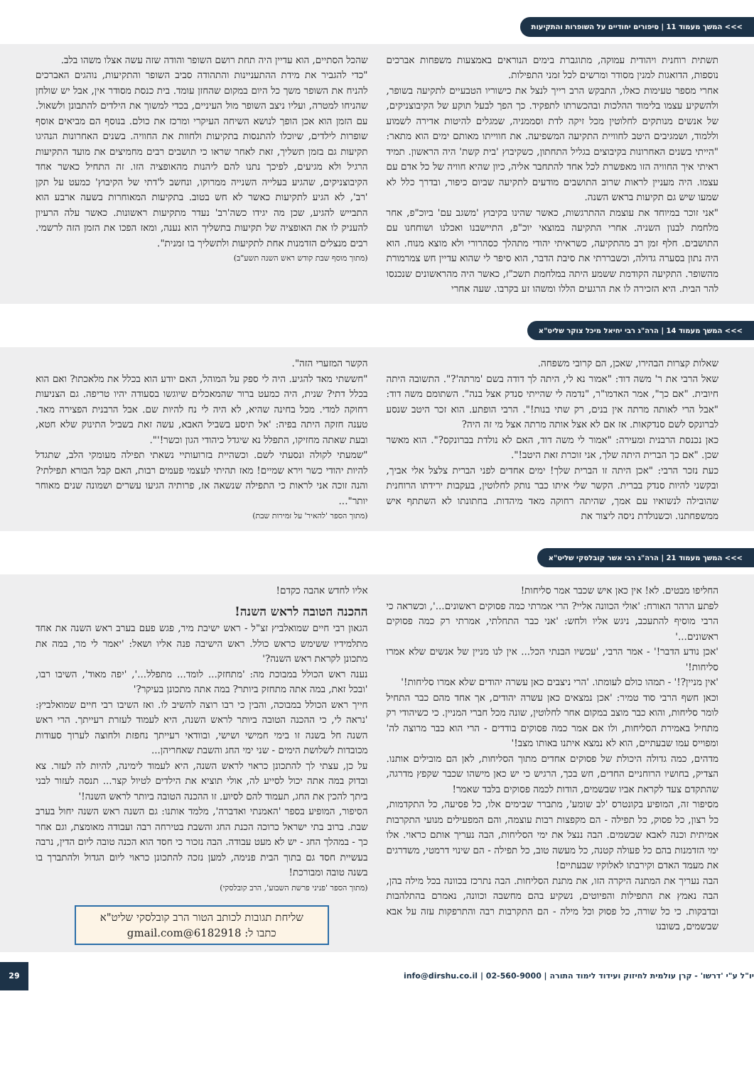>>> המשך מעמוד 11 | סיפורים יחודיים על השופרות והתקיעות
תשתית רוחנית ויהודית עמוקה, מתוגברת בימים הנוראים באמצעות משפחות אברכים נוספות, הדואגות למנין מסודר ומרשים לכל זמני התפילות.
אחרי מספר טעימות כאלו, התבקש הרב רייך לנצל את כישוריו הטבעיים לתקיעה בשופר, ולהשקיע עצמו בלימוד ההלכות ובהכשרתו לתפקיד. כך הפך לבעל תוקע של הקיבוצניקים, של אנשים מנותקים לחלוטין מכל זיקה לדת וסממניה, שמגלים להיטות אדירה לשמוע וללמוד, ושמגיבים היטב לחוויית התקיעה המשפיעה. את חווייתו מאותם ימים הוא מתאר: "הייתי בשנים האחרונות בקיבוצים בגליל התחתון, כשקיבוץ 'בית קשת' היה הראשון. תמיד ראיתי איך החוויה הזו מאפשרת לכל אחד להתחבר אליה, כיון שהיא חוויה של כל אדם עם עצמו. היה מעניין לראות שרוב התושבים מודעים לתקיעה שביום כיפור, ובדרך כלל לא שמעו שיש גם תקיעות בראש השנה.
"אני זוכר במיוחד את עוצמת ההתרגשות, כאשר שהינו בקיבוץ 'משגב עם' ביוכ"פ, אחר מלחמת לבנון השניה. אחרי התקיעה במוצאי יוכ"פ, התיישבנו ואכלנו ושוחחנו עם התושבים. חלף זמן רב מהתקיעה, כשראיתי יהודי מתהלך כסהרורי ולא מוצא מנוח. הוא היה נתון בסערה גדולה, וכשבררתי את סיבת הדבר, הוא סיפר לי שהוא עדיין חש צמרמורת מהשופר. התקיעה הקודמת ששמע היתה במלחמת תשכ"ז, כאשר היה מהראשונים שנכנסו להר הבית. היא הזכירה לו את הרגעים הללו ומשהו זע בקרבו. שעה אחרי
שהכל הסתיים, הוא עדיין היה תחת רושם השופר והודה שזה עשה אצלו משהו בלב.
"כדי להגביר את מידת ההתעניינות והתהודה סביב השופר והתקיעות, נוהגים האברכים להניח את השופר משך כל היום במקום שהחזן עומד. בית כנסת מסודר אין, אבל יש שולחן שהניחו למטרה, ועליו ניצב השופר מול העיניים, בכדי למשוך את הילדים להתבונן ולשאול. עם הזמן הוא אכן הופך לנושא השיחה העיקרי ומרכז את כולם. בנוסף הם מביאים אוסף שופרות לילדים, שיוכלו להתנסות בתקיעות ולחוות את החוויה. בשנים האחרונות הנהיגו תקיעות גם בזמן תשליך, זאת לאחר שראו כי תושבים רבים מחמיצים את מועד התקיעות הרגיל ולא מגיעים, לפיכך נתנו להם ליהנות מהאופציה הזו. זה התחיל כאשר אחד הקיבוצניקים, שהגיע בעלייה השנייה ממרוקו, ונחשב ל'דתי של הקיבוץ' כמעט על תקן 'רב', לא הגיע לתקיעות כאשר לא חש בטוב. בתקיעות המאוחרות בשעה ארבע הוא התבייש להגיע, שכן מה יגידו כשה'רב' נעדר מתקיעות ראשונות. כאשר עלה הרעיון להעניק לו את האופציה של תקיעות בתשליך הוא נענה, ומאז הפכו את הזמן הזה לרשמי. רבים מנצלים הזדמנות אחת לתקיעות ולתשליך בו זמנית".
(מתוך מוסף שבת קודש ראש השנה תשע"ב)
>>> המשך מעמוד 14 | הרה"ג רבי יחיאל מיכל צוקר שליט"א
שאלות קצרות הבהירו, שאכן, הם קרובי משפחה.
שאל הרבי את ר' משה דוד: "אמור נא לי, היתה לך דודה בשם 'מרתה'?". התשובה היתה חיובית. "אם כך", אמר האדמו"ר, "נדמה לי שהייתי סנדק אצל בנה". השתומם משה דוד: "אבל הרי לאותה מרתה אין בנים, רק שתי בנות!". הרבי הופתע. הוא זכר היטב שנסע לברונקס לשם סנדקאות. אז אם לא אצל אותה מרתה אצל מי זה היה?
כאן נכנסת הרבנית ומעירה: "אמור לי משה דוד, האם לא נולדת בברונקס?". הוא מאשר שכן. "אם כך הברית היתה שלך, אני זוכרת זאת היטב!".
כעת נזכר הרבי: "אכן היתה זו הברית שלך! ימים אחדים לפני הברית צלצל אלי אביך, ובקשני להיות סנדק בברית. הקשר שלי איתו כבר נותק לחלוטין, בעקבות ירידתו הרוחנית שהובילה לנשואיו עם אמך, שהיתה רחוקה מאד מיהדות. בחתונתו לא השתתף איש ממשפחתנו. וכשנולדת ניסה ליצור את
הקשר המזערי הזה".
"חששתי מאד להגיע. היה לי ספק על המוהל, האם יודע הוא בכלל את מלאכתו? ואם הוא בכלל דתי? שנית, היה כמעט ברור שהמאכלים שיוגשו בסעודה יהיו טריפה. גם הצניעות רחוקה למדי. מכל בחינה שהיא, לא היה לי נח להיות שם. אבל הרבנית הפצירה מאד. טענה חזקה היתה בפיה: 'אל תיסע בשביל האבא, עשה זאת בשביל התינוק שלא חטא, ובעת שאתה מחזיקו, התפלל נא שיגדל כיהודי הגון וכשר!'".
"שמעתי לקולה ונסעתי לשם. וכשהיית בזרועותיי נשאתי תפילה מעומקי הלב, שתגדל להיות יהודי כשר וירא שמיים! מאז תהיתי לעצמי פעמים רבות, האם קבל הבורא תפילתי? והנה זוכה אני לראות כי התפילה שנשאה אז, פרותיה הגיעו עשרים ושמונה שנים מאוחר יותר"...
(מתוך הספר 'להאיר' על זמירות שבת)
>>> המשך מעמוד 21 | הרה"ג רבי אשר קובלסקי שליט"א
החליפו מבטים. לא! אין כאן איש שכבר אמר סליחות!
לפתע הרהר האורח: 'אולי הכוונה אליי? הרי אמרתי כמה פסוקים ראשונים...', וכשראה כי הרבי מוסיף להתעכב, ניגש אליו ולחש: 'אני כבר התחלתי, אמרתי רק כמה פסוקים ראשונים...'
'אכן נודע הדבר!' - אמר הרבי, 'עכשיו הבנתי הכל... אין לנו מניין של אנשים שלא אמרו סליחות!'
'אין מניין?!' - תמהו כולם לעומתו. 'הרי ניצבים כאן עשרה יהודים שלא אמרו סליחות!'
וכאן חשף הרבי סוד טמיר: 'אכן נמצאים כאן עשרה יהודים, אך אחד מהם כבר התחיל לומר סליחות, והוא כבר מוצב במקום אחר לחלוטין, שונה מכל חברי המניין. כי כשיהודי רק מתחיל באמירת הסליחות, ולו אם אמר כמה פסוקים בודדים - הרי הוא כבר מרוצה לה' ומפוייס עמו שבעתיים, הוא לא נמצא איתנו באותו מצב!'
מדהים, כמה גדולה היכולת של פסוקים אחדים מתוך הסליחות, לאן הם מובילים אותנו. הצדיק, בחושיו הרוחניים החדים, חש בכך, הרגיש כי יש כאן מישהו שכבר שקפץ מדרגה, שהתקדם צעד לקראת אביו שבשמים, הודות לכמה פסוקים בלבד שאמר!
מסיפור זה, המופיע בקונטרס 'לב שומע', מתברר שבימים אלו, כל פסיעה, כל התקדמות, כל רצון, כל פסוק, כל תפילה - הם מקפצות רבות עוצמה, והם המפעילים מנועי התקרבות אמיתית וכנה לאבא שבשמים. הבה ננצל את ימי הסליחות, הבה נעריך אותם כראוי. אלו ימי הזדמנות בהם כל פעולה קטנה, כל מעשה טוב, כל תפילה - הם שינוי דרמטי, משדרגים את מעמד האדם וקירבתו לאלוקיו שבעתיים!
הבה נעריך את המתנה היקרה הזו, את מתנת הסליחות. הבה נתרכז בכוונה בכל מילה בהן, הבה נאמץ את התפילות והפיוטים, נשקיע בהם מחשבה וכוונה, נאמרם בהתלהבות ובדבקות. כי כל שורה, כל פסוק וכל מילה - הם התקרבות רבה והתרפקות עזה על אבא שבשמים, בשובנו
אליו לחדש אהבה כקדם!
ההכנה הטובה לראש השנה!
הגאון רבי חיים שמואלביץ זצ"ל - ראש ישיבת מיר, פגש פעם בערב ראש השנה את אחד מתלמידיו ששימש כראש כולל. ראש הישיבה פנה אליו ושאל: 'יאמר לי מר, במה את מתכונן לקראת ראש השנה?'
נענה ראש הכולל במבוכת מה: 'מתחזק... לומד... מתפלל...', 'יפה מאוד', השיבו רבו, 'ובכל זאת, במה אתה מתחזק ביותר? במה אתה מתכונן בעיקר?'
חייך ראש הכולל במבוכה, והבין כי רבו רוצה להשיב לו. ואז השיבו רבי חיים שמואלביץ: 'נראה לי, כי ההכנה הטובה ביותר לראש השנה, היא לעמוד לעזרת רעייתך. הרי ראש השנה חל בשנה זו בימי חמישי ושישי, ובוודאי רעייתך נחפזת ולחוצה לערוך סעודות מכובדות לשלושת הימים - שני ימי החג והשבת שאחריהן...
על כן, עצתי לך להתכונן כראוי לראש השנה, היא לעמוד לימינה, להיות לה לעזר. צא ובדוק במה אתה יכול לסייע לה, אולי תוציא את הילדים לטיול קצר... תנסה לעזור לבני ביתך להכין את החג, תעמוד להם לסיוע. זו ההכנה הטובה ביותר לראש השנה!'
הסיפור, המופיע בספר 'האמנתי ואדברה', מלמד אותנו: גם השנה ראש השנה יחול בערב שבת. ברוב בתי ישראל כרוכה הכנת החג והשבת בטירחה רבה ועבודה מאומצת, וגם אחר כך - במהלך החג - יש לא מעט עבודה. הבה נזכור כי חסד הוא הכנה טובה ליום הדין, נרבה בעשיית חסד גם בתוך הבית פנימה, למען נזכה להתכונן כראוי ליום הגדול ולהתברך בו בשנה טובה ומבורכת!
(מתוך הספר 'פניני פרשת השבוע', הרב קובלסקי)
שליחת תגובות לכותב הטור הרב קובלסקי שליט"א
כתבו ל: 6182918@gmail.com
יו"ל ע"י 'דרשו' - קרן עולמית לחיזוק ועידוד לימוד התורה | 02-560-9000 | info@dirshu.co.il 29